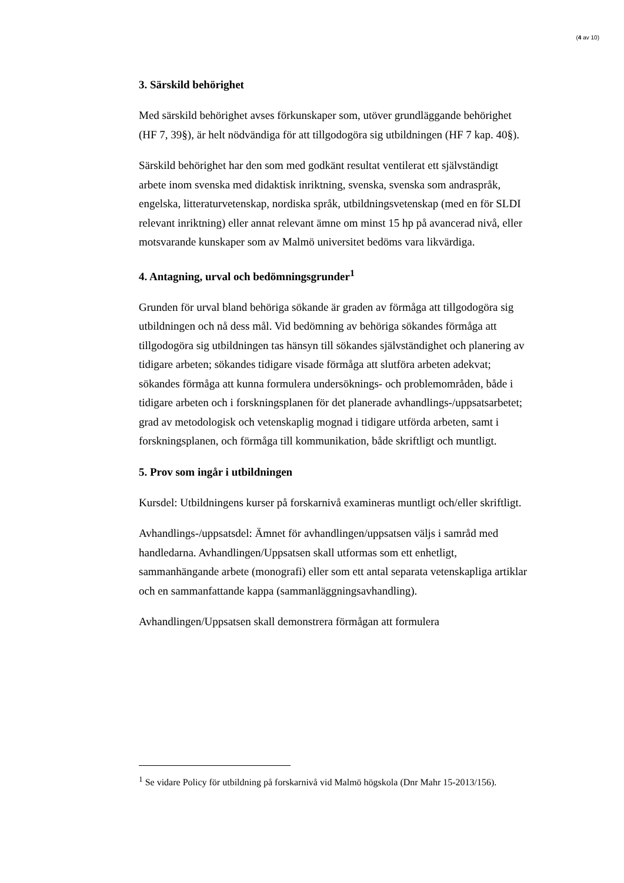(4 av 10)
3. Särskild behörighet
Med särskild behörighet avses förkunskaper som, utöver grundläggande behörighet (HF 7, 39§), är helt nödvändiga för att tillgodogöra sig utbildningen (HF 7 kap. 40§).
Särskild behörighet har den som med godkänt resultat ventilerat ett självständigt arbete inom svenska med didaktisk inriktning, svenska, svenska som andraspråk, engelska, litteraturvetenskap, nordiska språk, utbildningsvetenskap (med en för SLDI relevant inriktning) eller annat relevant ämne om minst 15 hp på avancerad nivå, eller motsvarande kunskaper som av Malmö universitet bedöms vara likvärdiga.
4. Antagning, urval och bedömningsgrunder<sup>1</sup>
Grunden för urval bland behöriga sökande är graden av förmåga att tillgodogöra sig utbildningen och nå dess mål. Vid bedömning av behöriga sökandes förmåga att tillgodogöra sig utbildningen tas hänsyn till sökandes självständighet och planering av tidigare arbeten; sökandes tidigare visade förmåga att slutföra arbeten adekvat; sökandes förmåga att kunna formulera undersöknings- och problemområden, både i tidigare arbeten och i forskningsplanen för det planerade avhandlings-/uppsatsarbetet; grad av metodologisk och vetenskaplig mognad i tidigare utförda arbeten, samt i forskningsplanen, och förmåga till kommunikation, både skriftligt och muntligt.
5. Prov som ingår i utbildningen
Kursdel: Utbildningens kurser på forskarnivå examineras muntligt och/eller skriftligt.
Avhandlings-/uppsatsdel: Ämnet för avhandlingen/uppsatsen väljs i samråd med handledarna. Avhandlingen/Uppsatsen skall utformas som ett enhetligt, sammanhängande arbete (monografi) eller som ett antal separata vetenskapliga artiklar och en sammanfattande kappa (sammanläggningsavhandling).
Avhandlingen/Uppsatsen skall demonstrera förmågan att formulera
<sup>1</sup> Se vidare Policy för utbildning på forskarnivå vid Malmö högskola (Dnr Mahr 15-2013/156).